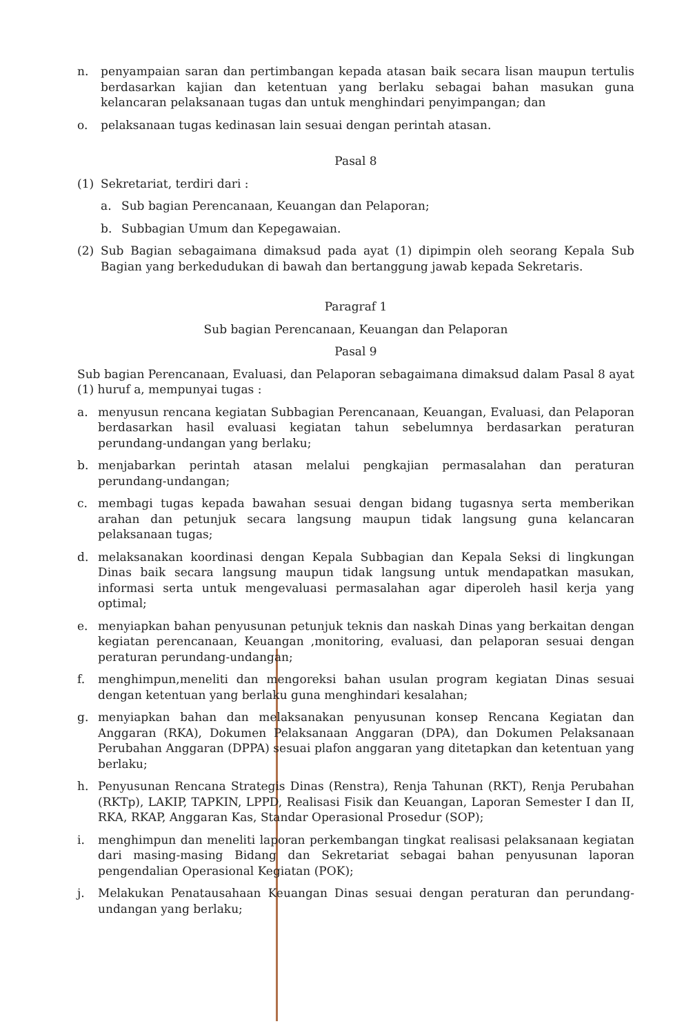n. penyampaian saran dan pertimbangan kepada atasan baik secara lisan maupun tertulis berdasarkan kajian dan ketentuan yang berlaku sebagai bahan masukan guna kelancaran pelaksanaan tugas dan untuk menghindari penyimpangan; dan
o. pelaksanaan tugas kedinasan lain sesuai dengan perintah atasan.
Pasal 8
(1) Sekretariat, terdiri dari :
a. Sub bagian Perencanaan, Keuangan dan Pelaporan;
b. Subbagian Umum dan Kepegawaian.
(2) Sub Bagian sebagaimana dimaksud pada ayat (1) dipimpin oleh seorang Kepala Sub Bagian yang berkedudukan di bawah dan bertanggung jawab kepada Sekretaris.
Paragraf 1
Sub bagian Perencanaan, Keuangan dan Pelaporan
Pasal 9
Sub bagian Perencanaan, Evaluasi, dan Pelaporan sebagaimana dimaksud dalam Pasal 8 ayat (1) huruf a, mempunyai tugas :
a. menyusun rencana kegiatan Subbagian Perencanaan, Keuangan, Evaluasi, dan Pelaporan berdasarkan hasil evaluasi kegiatan tahun sebelumnya berdasarkan peraturan perundang-undangan yang berlaku;
b. menjabarkan perintah atasan melalui pengkajian permasalahan dan peraturan perundang-undangan;
c. membagi tugas kepada bawahan sesuai dengan bidang tugasnya serta memberikan arahan dan petunjuk secara langsung maupun tidak langsung guna kelancaran pelaksanaan tugas;
d. melaksanakan koordinasi dengan Kepala Subbagian dan Kepala Seksi di lingkungan Dinas baik secara langsung maupun tidak langsung untuk mendapatkan masukan, informasi serta untuk mengevaluasi permasalahan agar diperoleh hasil kerja yang optimal;
e. menyiapkan bahan penyusunan petunjuk teknis dan naskah Dinas yang berkaitan dengan kegiatan perencanaan, Keuangan ,monitoring, evaluasi, dan pelaporan sesuai dengan peraturan perundang-undangan;
f. menghimpun,meneliti dan mengoreksi bahan usulan program kegiatan Dinas sesuai dengan ketentuan yang berlaku guna menghindari kesalahan;
g. menyiapkan bahan dan melaksanakan penyusunan konsep Rencana Kegiatan dan Anggaran (RKA), Dokumen Pelaksanaan Anggaran (DPA), dan Dokumen Pelaksanaan Perubahan Anggaran (DPPA) sesuai plafon anggaran yang ditetapkan dan ketentuan yang berlaku;
h. Penyusunan Rencana Strategis Dinas (Renstra), Renja Tahunan (RKT), Renja Perubahan (RKTp), LAKIP, TAPKIN, LPPD, Realisasi Fisik dan Keuangan, Laporan Semester I dan II, RKA, RKAP, Anggaran Kas, Standar Operasional Prosedur (SOP);
i. menghimpun dan meneliti laporan perkembangan tingkat realisasi pelaksanaan kegiatan dari masing-masing Bidang dan Sekretariat sebagai bahan penyusunan laporan pengendalian Operasional Kegiatan (POK);
j. Melakukan Penatausahaan Keuangan Dinas sesuai dengan peraturan dan perundang-undangan yang berlaku;